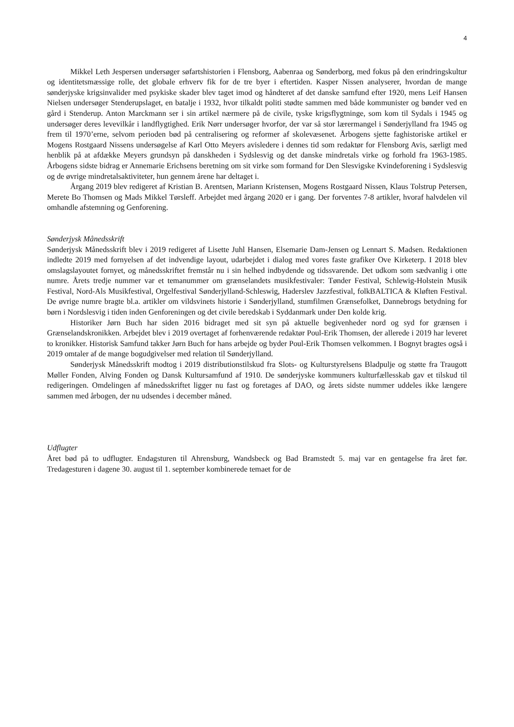4
Mikkel Leth Jespersen undersøger søfartshistorien i Flensborg, Aabenraa og Sønderborg, med fokus på den erindringskultur og identitetsmæssige rolle, det globale erhverv fik for de tre byer i eftertiden. Kasper Nissen analyserer, hvordan de mange sønderjyske krigsinvalider med psykiske skader blev taget imod og håndteret af det danske samfund efter 1920, mens Leif Hansen Nielsen undersøger Stenderupslaget, en batalje i 1932, hvor tilkaldt politi stødte sammen med både kommunister og bønder ved en gård i Stenderup. Anton Marckmann ser i sin artikel nærmere på de civile, tyske krigsflygtninge, som kom til Sydals i 1945 og undersøger deres levevilkår i landflygtighed. Erik Nørr undersøger hvorfor, der var så stor lærermangel i Sønderjylland fra 1945 og frem til 1970’erne, selvom perioden bød på centralisering og reformer af skolevæsenet. Årbogens sjette faghistoriske artikel er Mogens Rostgaard Nissens undersøgelse af Karl Otto Meyers avisledere i dennes tid som redaktør for Flensborg Avis, særligt med henblik på at afdække Meyers grundsyn på danskheden i Sydslesvig og det danske mindretals virke og forhold fra 1963-1985. Årbogens sidste bidrag er Annemarie Erichsens beretning om sit virke som formand for Den Slesvigske Kvindeforening i Sydslesvig og de øvrige mindretalsaktiviteter, hun gennem årene har deltaget i.
Årgang 2019 blev redigeret af Kristian B. Arentsen, Mariann Kristensen, Mogens Rostgaard Nissen, Klaus Tolstrup Petersen, Merete Bo Thomsen og Mads Mikkel Tørsleff. Arbejdet med årgang 2020 er i gang. Der forventes 7-8 artikler, hvoraf halvdelen vil omhandle afstemning og Genforening.
Sønderjysk Månedsskrift
Sønderjysk Månedsskrift blev i 2019 redigeret af Lisette Juhl Hansen, Elsemarie Dam-Jensen og Lennart S. Madsen. Redaktionen indledte 2019 med fornyelsen af det indvendige layout, udarbejdet i dialog med vores faste grafiker Ove Kirketerp. I 2018 blev omslagslayoutet fornyet, og månedsskriftet fremstår nu i sin helhed indbydende og tidssvarende. Det udkom som sædvanlig i otte numre. Årets tredje nummer var et temanummer om grænselandets musikfestivaler: Tønder Festival, Schlewig-Holstein Musik Festival, Nord-Als Musikfestival, Orgelfestival Sønderjylland-Schleswig, Haderslev Jazzfestival, folkBALTICA & Kløften Festival. De øvrige numre bragte bl.a. artikler om vildsvinets historie i Sønderjylland, stumfilmen Grænsefolket, Dannebrogs betydning for børn i Nordslesvig i tiden inden Genforeningen og det civile beredskab i Syddanmark under Den kolde krig.
Historiker Jørn Buch har siden 2016 bidraget med sit syn på aktuelle begivenheder nord og syd for grænsen i Grænselandskronikken. Arbejdet blev i 2019 overtaget af forhenværende redaktør Poul-Erik Thomsen, der allerede i 2019 har leveret to kronikker. Historisk Samfund takker Jørn Buch for hans arbejde og byder Poul-Erik Thomsen velkommen. I Bognyt bragtes også i 2019 omtaler af de mange bogudgivelser med relation til Sønderjylland.
Sønderjysk Månedsskrift modtog i 2019 distributionstilskud fra Slots- og Kulturstyrelsens Bladpulje og støtte fra Traugott Møller Fonden, Alving Fonden og Dansk Kultursamfund af 1910. De sønderjyske kommuners kulturfællesskab gav et tilskud til redigeringen. Omdelingen af månedsskriftet ligger nu fast og foretages af DAO, og årets sidste nummer uddeles ikke længere sammen med årbogen, der nu udsendes i december måned.
Udflugter
Året bød på to udflugter. Endagsturen til Ahrensburg, Wandsbeck og Bad Bramstedt 5. maj var en gentagelse fra året før. Tredagesturen i dagene 30. august til 1. september kombinerede temaet for de